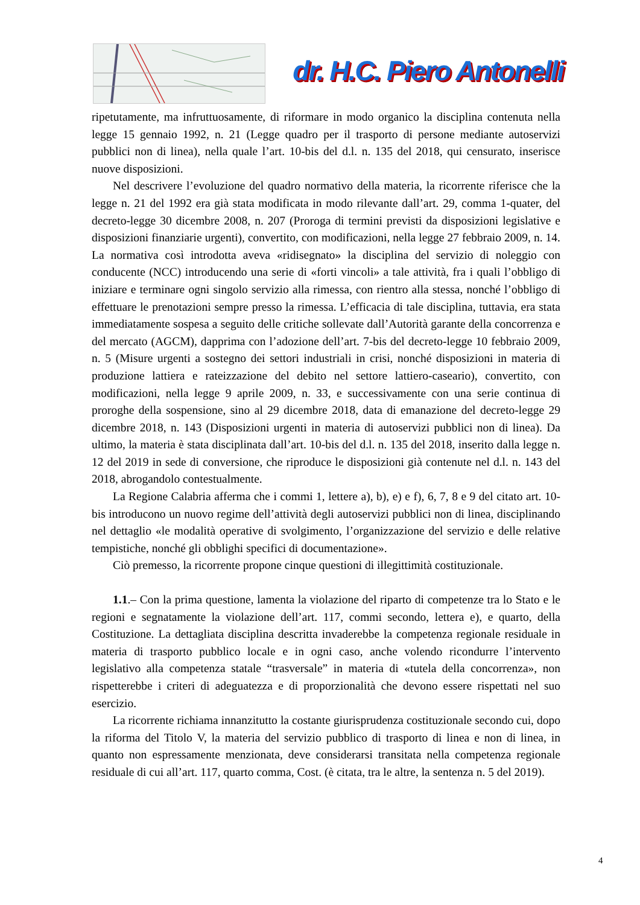dr. H.C. Piero Antonelli
ripetutamente, ma infruttuosamente, di riformare in modo organico la disciplina contenuta nella legge 15 gennaio 1992, n. 21 (Legge quadro per il trasporto di persone mediante autoservizi pubblici non di linea), nella quale l’art. 10-bis del d.l. n. 135 del 2018, qui censurato, inserisce nuove disposizioni.
Nel descrivere l’evoluzione del quadro normativo della materia, la ricorrente riferisce che la legge n. 21 del 1992 era già stata modificata in modo rilevante dall’art. 29, comma 1-quater, del decreto-legge 30 dicembre 2008, n. 207 (Proroga di termini previsti da disposizioni legislative e disposizioni finanziarie urgenti), convertito, con modificazioni, nella legge 27 febbraio 2009, n. 14. La normativa così introdotta aveva «ridisegnato» la disciplina del servizio di noleggio con conducente (NCC) introducendo una serie di «forti vincoli» a tale attività, fra i quali l’obbligo di iniziare e terminare ogni singolo servizio alla rimessa, con rientro alla stessa, nonché l’obbligo di effettuare le prenotazioni sempre presso la rimessa. L’efficacia di tale disciplina, tuttavia, era stata immediatamente sospesa a seguito delle critiche sollevate dall’Autorità garante della concorrenza e del mercato (AGCM), dapprima con l’adozione dell’art. 7-bis del decreto-legge 10 febbraio 2009, n. 5 (Misure urgenti a sostegno dei settori industriali in crisi, nonché disposizioni in materia di produzione lattiera e rateizzazione del debito nel settore lattiero-caseario), convertito, con modificazioni, nella legge 9 aprile 2009, n. 33, e successivamente con una serie continua di proroghe della sospensione, sino al 29 dicembre 2018, data di emanazione del decreto-legge 29 dicembre 2018, n. 143 (Disposizioni urgenti in materia di autoservizi pubblici non di linea). Da ultimo, la materia è stata disciplinata dall’art. 10-bis del d.l. n. 135 del 2018, inserito dalla legge n. 12 del 2019 in sede di conversione, che riproduce le disposizioni già contenute nel d.l. n. 143 del 2018, abrogandolo contestualmente.
La Regione Calabria afferma che i commi 1, lettere a), b), e) e f), 6, 7, 8 e 9 del citato art. 10-bis introducono un nuovo regime dell’attività degli autoservizi pubblici non di linea, disciplinando nel dettaglio «le modalità operative di svolgimento, l’organizzazione del servizio e delle relative tempistiche, nonché gli obblighi specifici di documentazione».
Ciò premesso, la ricorrente propone cinque questioni di illegittimità costituzionale.
1.1.– Con la prima questione, lamenta la violazione del riparto di competenze tra lo Stato e le regioni e segnatamente la violazione dell’art. 117, commi secondo, lettera e), e quarto, della Costituzione. La dettagliata disciplina descritta invaderebbe la competenza regionale residuale in materia di trasporto pubblico locale e in ogni caso, anche volendo ricondurre l’intervento legislativo alla competenza statale “trasversale” in materia di «tutela della concorrenza», non rispetterebbe i criteri di adeguatezza e di proporzionalità che devono essere rispettati nel suo esercizio.
La ricorrente richiama innanzitutto la costante giurisprudenza costituzionale secondo cui, dopo la riforma del Titolo V, la materia del servizio pubblico di trasporto di linea e non di linea, in quanto non espressamente menzionata, deve considerarsi transitata nella competenza regionale residuale di cui all’art. 117, quarto comma, Cost. (è citata, tra le altre, la sentenza n. 5 del 2019).
4